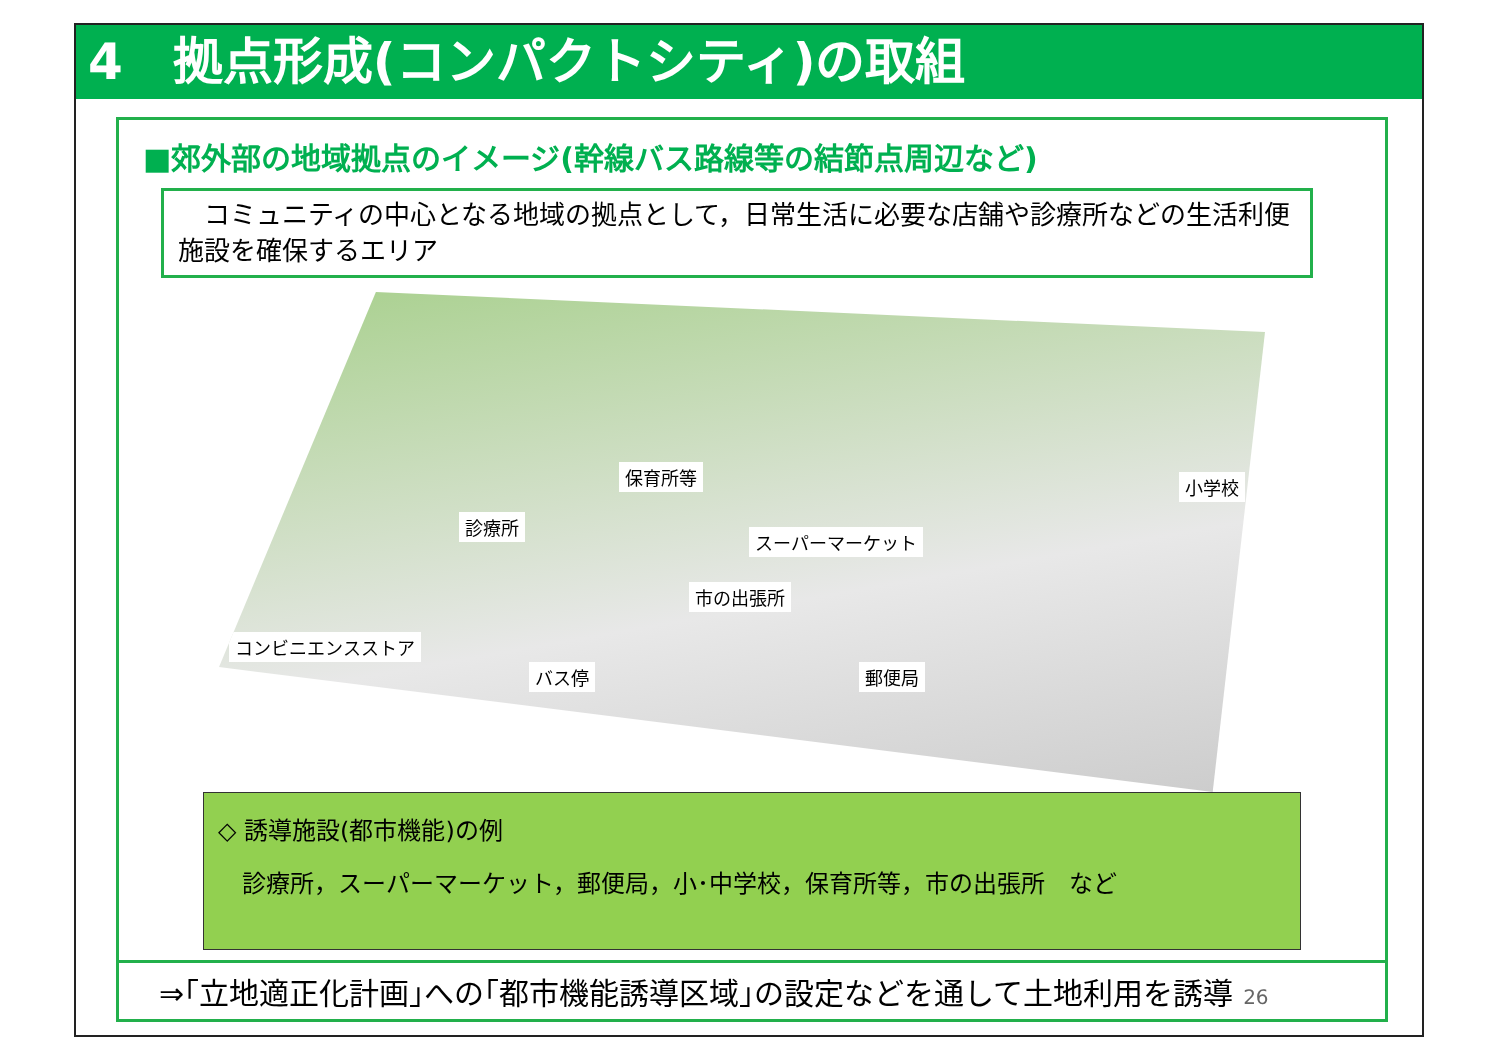4　拠点形成(コンパクトシティ)の取組
■郊外部の地域拠点のイメージ(幹線バス路線等の結節点周辺など)
　コミュニティの中心となる地域の拠点として，日常生活に必要な店舗や診療所などの生活利便施設を確保するエリア
保育所等 小学校
診療所
スーパーマーケット
市の出張所
コンビニエンスストア
バス停 郵便局
◇ 誘導施設(都市機能)の例
　診療所，スーパーマーケット，郵便局，小･中学校，保育所等，市の出張所　など
⇒｢立地適正化計画｣への｢都市機能誘導区域｣の設定などを通して土地利用を誘導 26